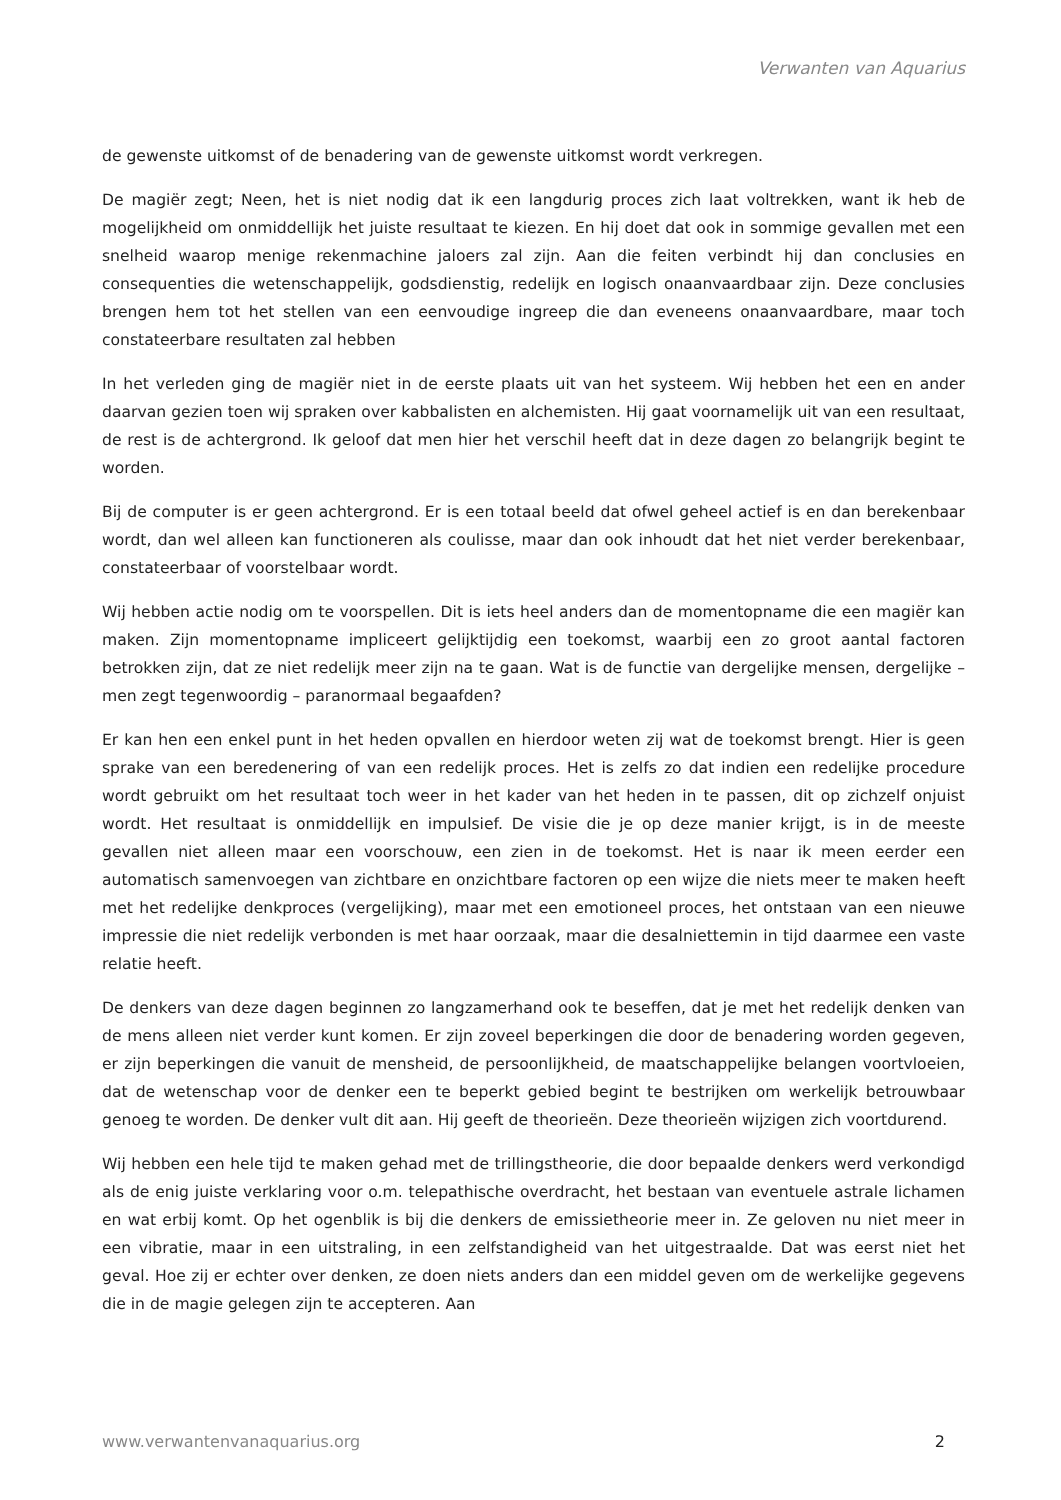Verwanten van Aquarius
de gewenste uitkomst of de benadering van de gewenste uitkomst wordt verkregen.
De magiër zegt; Neen, het is niet nodig dat ik een langdurig proces zich laat voltrekken, want ik heb de mogelijkheid om onmiddellijk het juiste resultaat te kiezen. En hij doet dat ook in sommige gevallen met een snelheid waarop menige rekenmachine jaloers zal zijn. Aan die feiten verbindt hij dan conclusies en consequenties die wetenschappelijk, godsdienstig, redelijk en logisch onaanvaardbaar zijn. Deze conclusies brengen hem tot het stellen van een eenvoudige ingreep die dan eveneens onaanvaardbare, maar toch constateerbare resultaten zal hebben
In het verleden ging de magiër niet in de eerste plaats uit van het systeem. Wij hebben het een en ander daarvan gezien toen wij spraken over kabbalisten en alchemisten. Hij gaat voornamelijk uit van een resultaat, de rest is de achtergrond. Ik geloof dat men hier het verschil heeft dat in deze dagen zo belangrijk begint te worden.
Bij de computer is er geen achtergrond. Er is een totaal beeld dat ofwel geheel actief is en dan berekenbaar wordt, dan wel alleen kan functioneren als coulisse, maar dan ook inhoudt dat het niet verder berekenbaar, constateerbaar of voorstelbaar wordt.
Wij hebben actie nodig om te voorspellen. Dit is iets heel anders dan de momentopname die een magiër kan maken. Zijn momentopname impliceert gelijktijdig een toekomst, waarbij een zo groot aantal factoren betrokken zijn, dat ze niet redelijk meer zijn na te gaan. Wat is de functie van dergelijke mensen, dergelijke – men zegt tegenwoordig – paranormaal begaafden?
Er kan hen een enkel punt in het heden opvallen en hierdoor weten zij wat de toekomst brengt. Hier is geen sprake van een beredenering of van een redelijk proces. Het is zelfs zo dat indien een redelijke procedure wordt gebruikt om het resultaat toch weer in het kader van het heden in te passen, dit op zichzelf onjuist wordt. Het resultaat is onmiddellijk en impulsief. De visie die je op deze manier krijgt, is in de meeste gevallen niet alleen maar een voorschouw, een zien in de toekomst. Het is naar ik meen eerder een automatisch samenvoegen van zichtbare en onzichtbare factoren op een wijze die niets meer te maken heeft met het redelijke denkproces (vergelijking), maar met een emotioneel proces, het ontstaan van een nieuwe impressie die niet redelijk verbonden is met haar oorzaak, maar die desalniettemin in tijd daarmee een vaste relatie heeft.
De denkers van deze dagen beginnen zo langzamerhand ook te beseffen, dat je met het redelijk denken van de mens alleen niet verder kunt komen. Er zijn zoveel beperkingen die door de benadering worden gegeven, er zijn beperkingen die vanuit de mensheid, de persoonlijkheid, de maatschappelijke belangen voortvloeien, dat de wetenschap voor de denker een te beperkt gebied begint te bestrijken om werkelijk betrouwbaar genoeg te worden. De denker vult dit aan. Hij geeft de theorieën. Deze theorieën wijzigen zich voortdurend.
Wij hebben een hele tijd te maken gehad met de trillingstheorie, die door bepaalde denkers werd verkondigd als de enig juiste verklaring voor o.m. telepathische overdracht, het bestaan van eventuele astrale lichamen en wat erbij komt. Op het ogenblik is bij die denkers de emissietheorie meer in. Ze geloven nu niet meer in een vibratie, maar in een uitstraling, in een zelfstandigheid van het uitgestraalde. Dat was eerst niet het geval. Hoe zij er echter over denken, ze doen niets anders dan een middel geven om de werkelijke gegevens die in de magie gelegen zijn te accepteren. Aan
www.verwantenvanaquarius.org 2